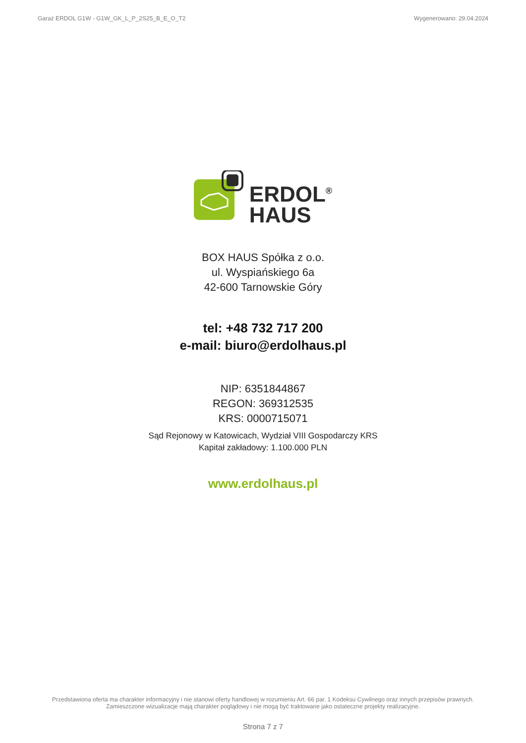Garaż ERDOL G1W - G1W_GK_L_P_2S25_B_E_O_T2 Wygenerowano: 29.04.2024
ERDOL<sup>®</sup>
HAUS
BOX HAUS Spółka z o.o.
ul. Wyspiańskiego 6a
42-600 Tarnowskie Góry
tel: +48 732 717 200
e-mail: biuro@erdolhaus.pl
NIP: 6351844867
REGON: 369312535
KRS: 0000715071
Sąd Rejonowy w Katowicach, Wydział VIII Gospodarczy KRS
Kapitał zakładowy: 1.100.000 PLN
www.erdolhaus.pl
Przedstawiona oferta ma charakter informacyjny i nie stanowi oferty handlowej w rozumieniu Art. 66 par. 1 Kodeksu Cywilnego oraz innych przepisów prawnych. Zamieszczone wizualizacje mają charakter poglądowy i nie mogą być traktowane jako ostateczne projekty realizacyjne.
Strona 7 z 7